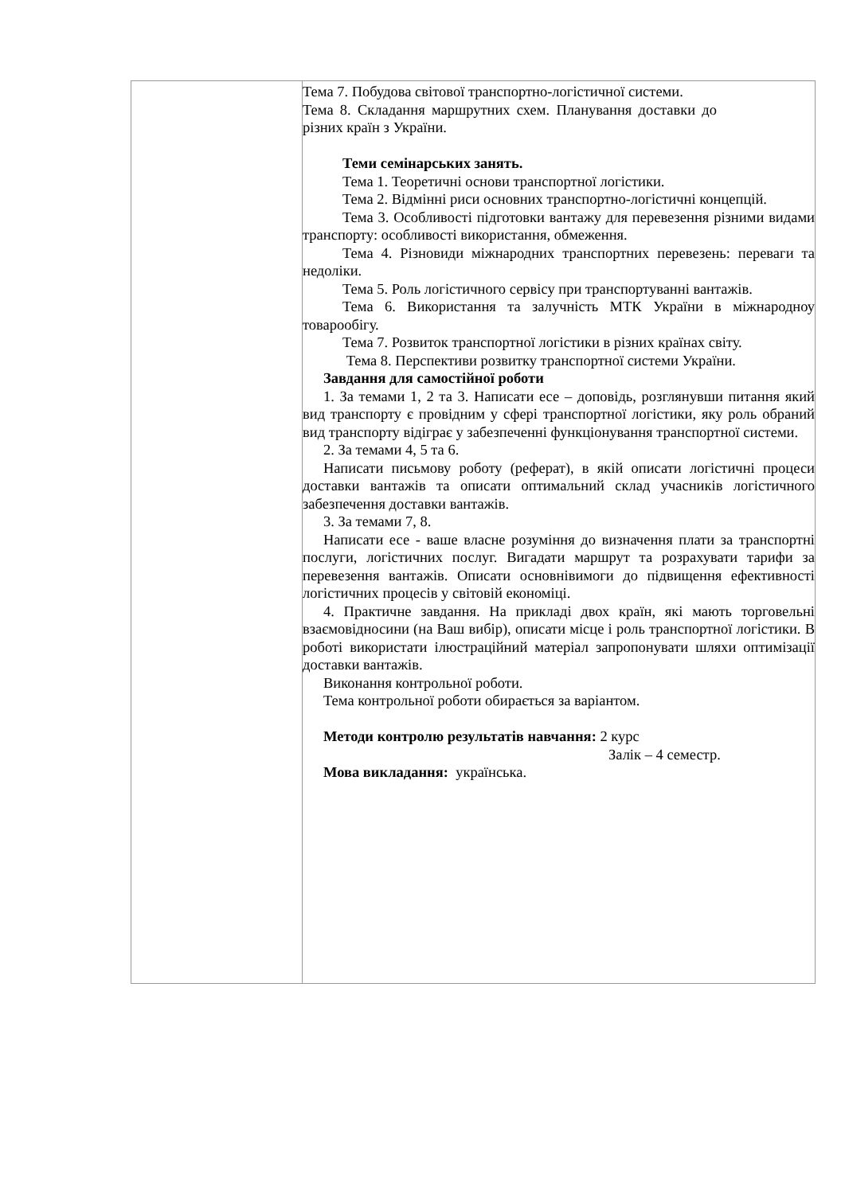| | Тема 7. Побудова світової транспортно-логістичної системи. Тема 8. Складання маршрутних схем. Планування доставки до різних країн з України. Теми семінарських занять. Тема 1. Теоретичні основи транспортної логістики. Тема 2. Відмінні риси основних транспортно-логістичні концепцій. Тема 3. Особливості підготовки вантажу для перевезення різними видами транспорту: особливості використання, обмеження. Тема 4. Різновиди міжнародних транспортних перевезень: переваги та недоліки. Тема 5. Роль логістичного сервісу при транспортуванні вантажів. Тема 6. Використання та залучність МТК України в міжнародноу товарообігу. Тема 7. Розвиток транспортної логістики в різних країнах світу. Тема 8. Перспективи розвитку транспортної системи України. Завдання для самостійної роботи 1. За темами 1, 2 та 3. Написати есе – доповідь, розглянувши питання який вид транспорту є провідним у сфері транспортної логістики, яку роль обраний вид транспорту відіграє у забезпеченні функціонування транспортної системи. 2. За темами 4, 5 та 6. Написати письмову роботу (реферат), в якій описати логістичні процеси доставки вантажів та описати оптимальний склад учасників логістичного забезпечення доставки вантажів. 3. За темами 7, 8. Написати есе - ваше власне розуміння до визначення плати за транспортні послуги, логістичних послуг. Вигадати маршрут та розрахувати тарифи за перевезення вантажів. Описати основнівимоги до підвищення ефективності логістичних процесів у світовій економіці. 4. Практичне завдання. На прикладі двох країн, які мають торговельні взаємовідносини (на Ваш вибір), описати місце і роль транспортної логістики. В роботі використати ілюстраційний матеріал запропонувати шляхи оптимізації доставки вантажів. Виконання контрольної роботи. Тема контрольної роботи обирається за варіантом. Методи контролю результатів навчання: 2 курс Залік – 4 семестр. Мова викладання: українська. |